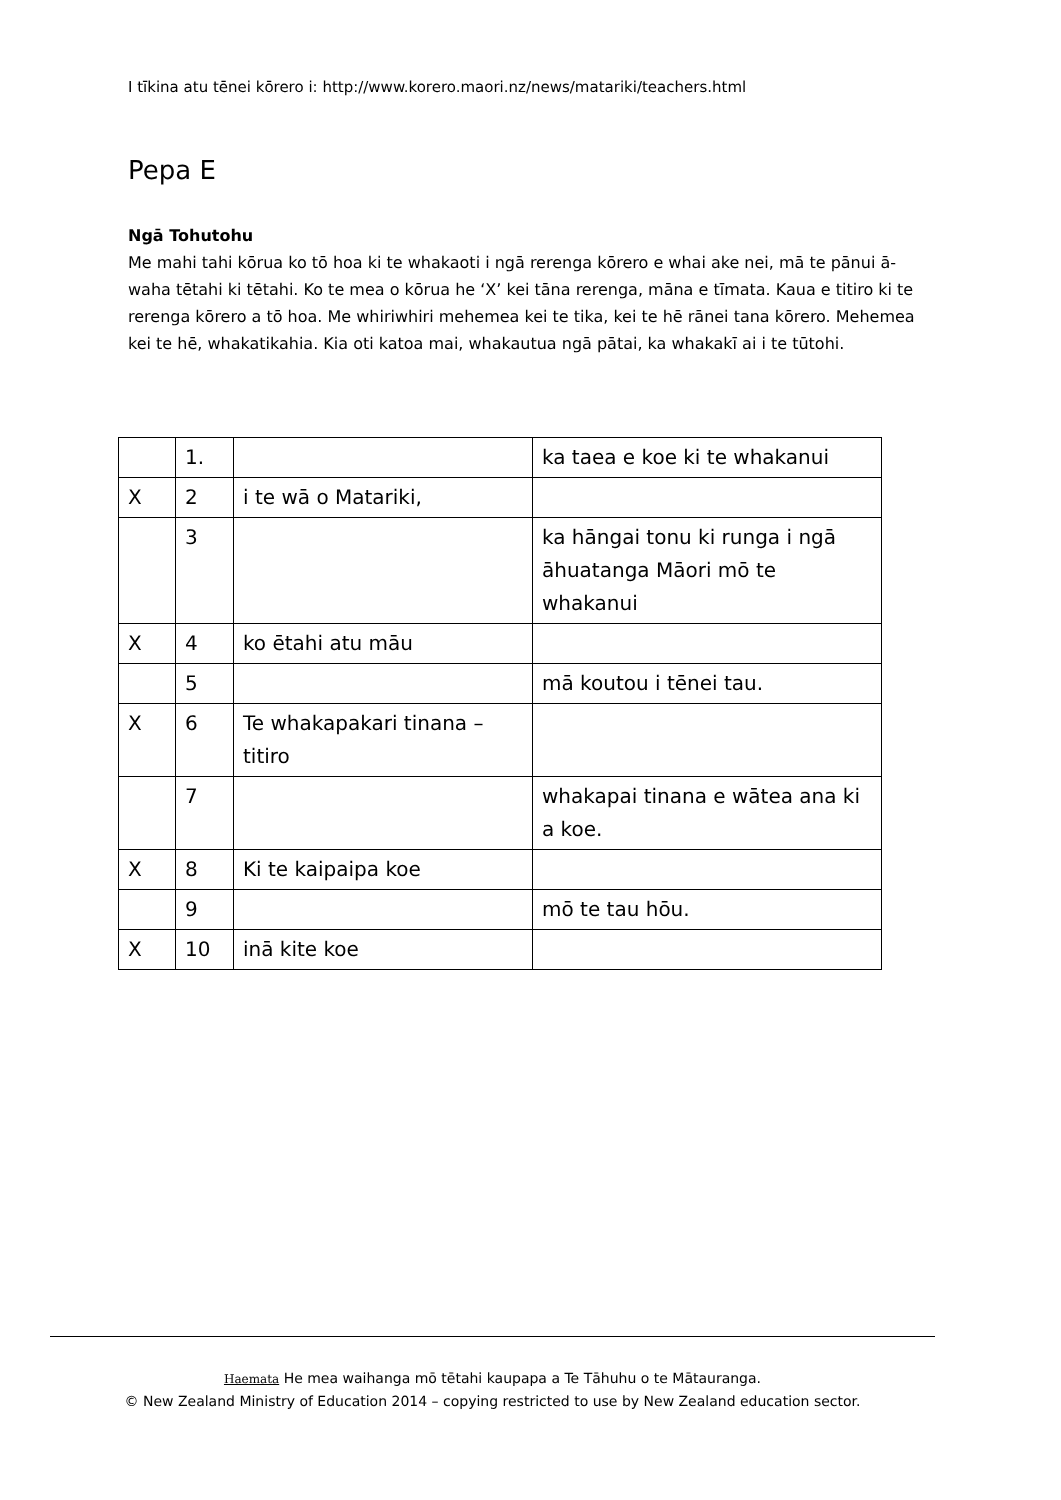I tīkina atu tēnei kōrero i: http://www.korero.maori.nz/news/matariki/teachers.html
Pepa E
Ngā Tohutohu
Me mahi tahi kōrua ko tō hoa ki te whakaoti i ngā rerenga kōrero e whai ake nei, mā te pānui ā-waha tētahi ki tētahi. Ko te mea o kōrua he ‘X’ kei tāna rerenga, māna e tīmata. Kaua e titiro ki te rerenga kōrero a tō hoa. Me whiriwhiri mehemea kei te tika, kei te hē rānei tana kōrero. Mehemea kei te hē, whakatikahia. Kia oti katoa mai, whakautua ngā pātai, ka whakakī ai i te tūtohi.
| | 1. | | ka taea e koe ki te whakanui |
| X | 2 | i te wā o Matariki, | |
| | 3 | | ka hāngai tonu ki runga i ngā āhuatanga Māori mō te whakanui |
| X | 4 | ko ētahi atu māu | |
| | 5 | | mā koutou i tēnei tau. |
| X | 6 | Te whakapakari tinana – titiro | |
| | 7 | | whakapai tinana e wātea ana ki a koe. |
| X | 8 | Ki te kaipaipa koe | |
| | 9 | | mō te tau hōu. |
| X | 10 | inā kite koe | |
Haemata He mea waihanga mō tētahi kaupapa a Te Tāhuhu o te Mātauranga.
© New Zealand Ministry of Education 2014 – copying restricted to use by New Zealand education sector.